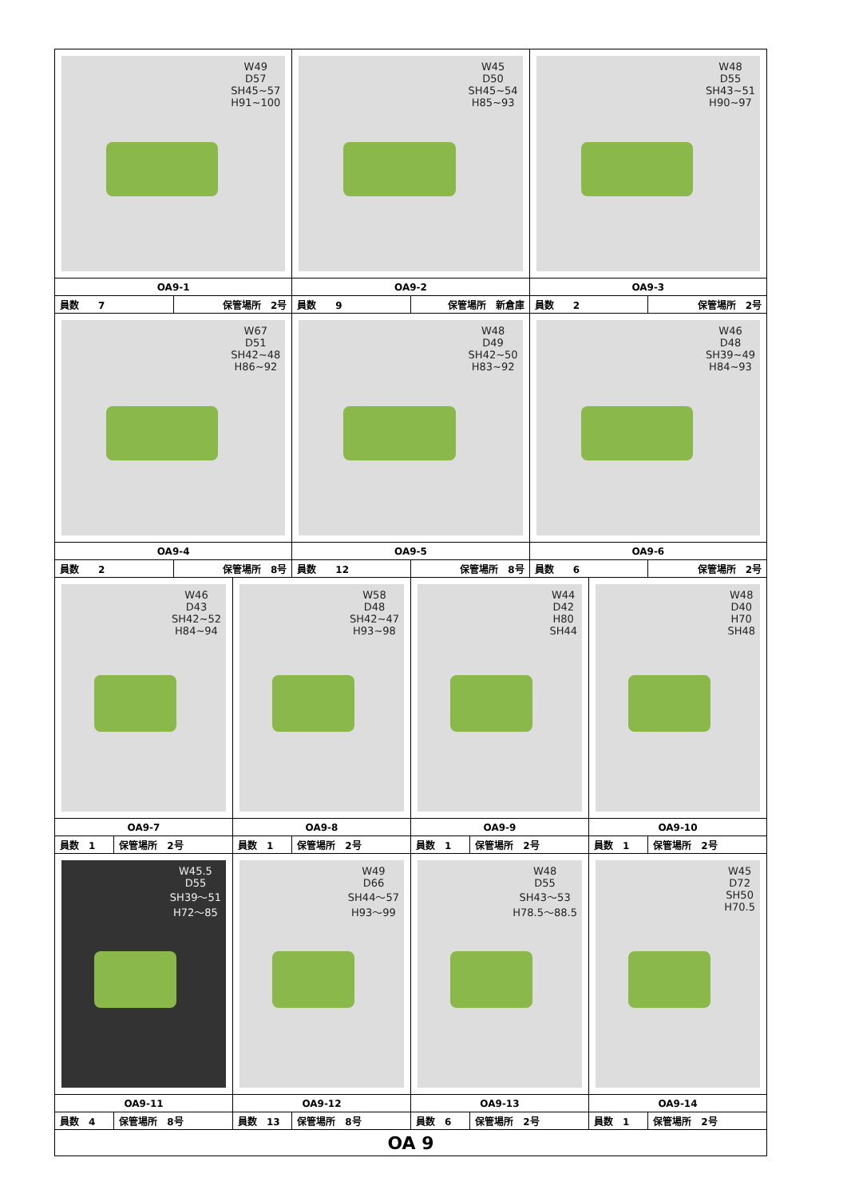| W49 D57 SH45~57 H91~100 | | | | W45 D50 SH45~54 H85~93 | | | W48 D55 SH43~51 H90~97 | | |
| OA9-1 | | | | OA9-2 | | | OA9-3 | | |
| 員数 7 | | 保管場所 2号 | | 員数 9 | 保管場所 新倉庫 | | 員数 2 | | 保管場所 2号 |
| W67 D51 SH42~48 H86~92 | | | | W48 D49 SH42~50 H83~92 | | | W46 D48 SH39~49 H84~93 | | |
| OA9-4 | | | | OA9-5 | | | OA9-6 | | |
| 員数 2 | | 保管場所 8号 | | 員数 12 | 保管場所 8号 | | 員数 6 | | 保管場所 2号 |
| W46 D43 SH42~52 H84~94 | | | W58 D48 SH42~47 H93~98 | | W44 D42 H80 SH44 | | | W48 D40 H70 SH48 | |
| OA9-7 | | | OA9-8 | | OA9-9 | | | OA9-10 | |
| 員数 1 | 保管場所 2号 | | 員数 1 | 保管場所 2号 | 員数 1 | 保管場所 2号 | | 員数 1 | 保管場所 2号 |
| W45.5 D55 SH39～51 H72～85 | | | W49 D66 SH44～57 H93～99 | | W48 D55 SH43～53 H78.5～88.5 | | | W45 D72 SH50 H70.5 | |
| OA9-11 | | | OA9-12 | | OA9-13 | | | OA9-14 | |
| 員数 4 | 保管場所 8号 | | 員数 13 | 保管場所 8号 | 員数 6 | 保管場所 2号 | | 員数 1 | 保管場所 2号 |
| OA 9 | | | | | | | | | |